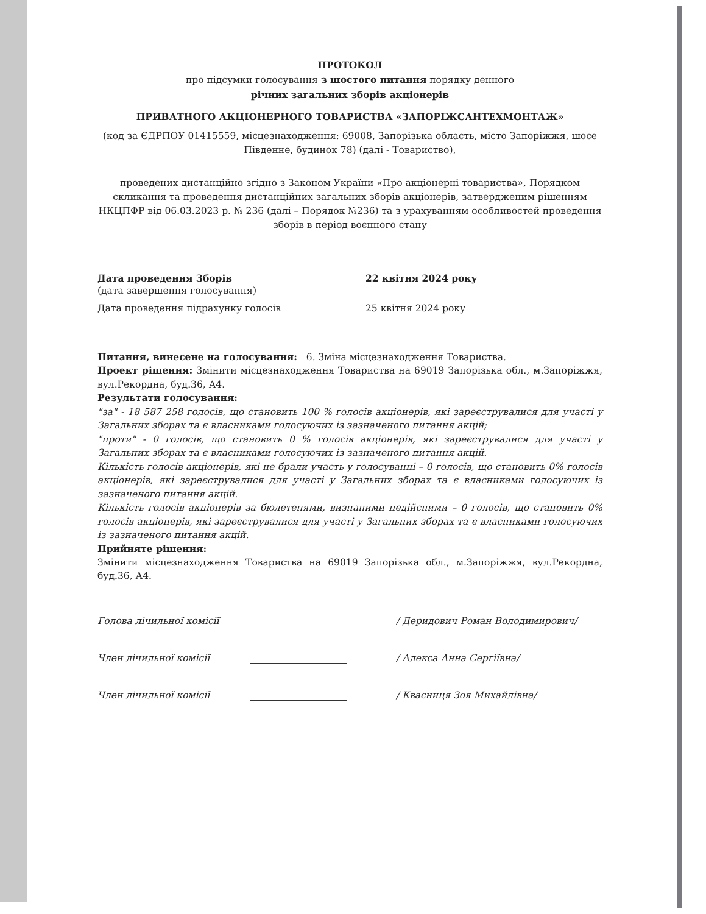ПРОТОКОЛ
про підсумки голосування з шостого питання порядку денного
річних загальних зборів акціонерів
ПРИВАТНОГО АКЦІОНЕРНОГО ТОВАРИСТВА «ЗАПОРІЖСАНТЕХМОНТАЖ»
(код за ЄДРПОУ 01415559, місцезнаходження: 69008, Запорізька область, місто Запоріжжя, шосе Південне, будинок 78) (далі - Товариство),
проведених дистанційно згідно з Законом України «Про акціонерні товариства», Порядком скликання та проведення дистанційних загальних зборів акціонерів, затвердженим рішенням НКЦПФР від 06.03.2023 р. № 236 (далі – Порядок №236) та з урахуванням особливостей проведення зборів в період воєнного стану
Дата проведення Зборів 22 квітня 2024 року
(дата завершення голосування)
Дата проведення підрахунку голосів 25 квітня 2024 року
Питання, винесене на голосування: 6. Зміна місцезнаходження Товариства.
Проект рішення: Змінити місцезнаходження Товариства на 69019 Запорізька обл., м.Запоріжжя, вул.Рекордна, буд.36, А4.
Результати голосування:
"за" - 18 587 258 голосів, що становить 100 % голосів акціонерів, які зареєструвалися для участі у Загальних зборах та є власниками голосуючих із зазначеного питання акцій;
"проти" - 0 голосів, що становить 0 % голосів акціонерів, які зареєструвалися для участі у Загальних зборах та є власниками голосуючих із зазначеного питання акцій.
Кількість голосів акціонерів, які не брали участь у голосуванні – 0 голосів, що становить 0% голосів акціонерів, які зареєструвалися для участі у Загальних зборах та є власниками голосуючих із зазначеного питання акцій.
Кількість голосів акціонерів за бюлетенями, визнаними недійсними – 0 голосів, що становить 0% голосів акціонерів, які зареєструвалися для участі у Загальних зборах та є власниками голосуючих із зазначеного питання акцій.
Прийняте рішення:
Змінити місцезнаходження Товариства на 69019 Запорізька обл., м.Запоріжжя, вул.Рекордна, буд.36, А4.
Голова лічильної комісії
/ Деридович Роман Володимирович/
Член лічильної комісії
/ Алекса Анна Сергіївна/
Член лічильної комісії
/ Квасниця Зоя Михайлівна/